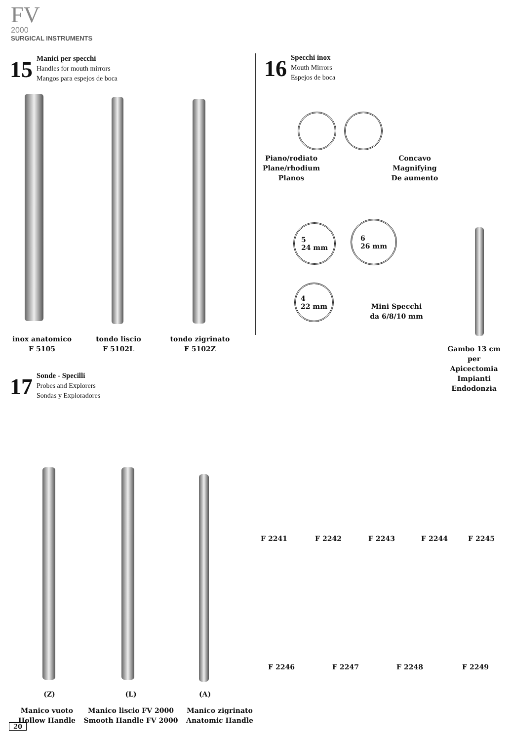FV
2000
SURGICAL INSTRUMENTS
15
Manici per specchi
Handles for mouth mirrors
Mangos para espejos de boca
inox anatomico
F 5105
tondo liscio
F 5102L
tondo zigrinato
F 5102Z
16
Specchi inox
Mouth Mirrors
Espejos de boca
Piano/rodiato
Plane/rhodium
Planos
Concavo
Magnifying
De aumento
5
24 mm
6
26 mm
4
22 mm
Mini Specchi
da 6/8/10 mm
Gambo 13 cm
per
Apicectomia
Impianti
Endodonzia
17
Sonde - Specilli
Probes and Explorers
Sondas y Exploradores
(Z) (L) (A)
Manico vuoto
Hollow Handle
Manico liscio FV 2000
Smooth Handle FV 2000
Manico zigrinato
Anatomic Handle
F 2241 F 2242 F 2243 F 2244 F 2245
F 2246 F 2247 F 2248 F 2249
20